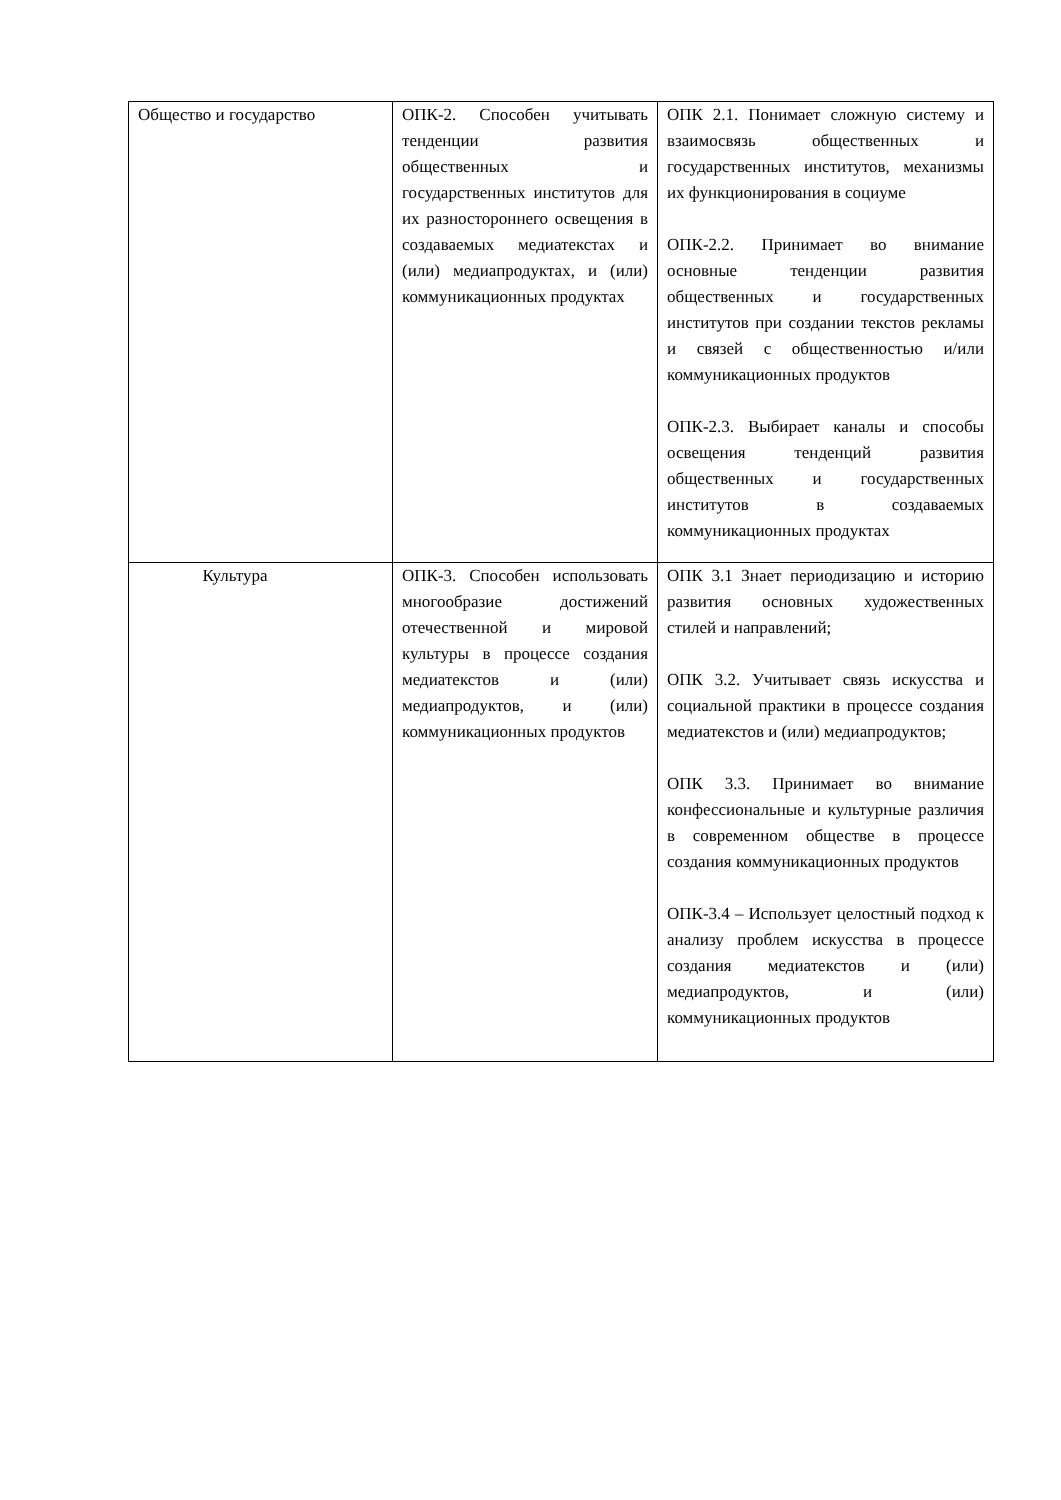| Общество и государство | ОПК-2. Способен учитывать тенденции развития общественных и государственных институтов для их разностороннего освещения в создаваемых медиатекстах и (или) медиапродуктах, и (или) коммуникационных продуктах | ОПК 2.1. Понимает сложную систему и взаимосвязь общественных и государственных институтов, механизмы их функционирования в социуме ОПК-2.2. Принимает во внимание основные тенденции развития общественных и государственных институтов при создании текстов рекламы и связей с общественностью и/или коммуникационных продуктов ОПК-2.3. Выбирает каналы и способы освещения тенденций развития общественных и государственных институтов в создаваемых коммуникационных продуктах |
| Культура | ОПК-3. Способен использовать многообразие достижений отечественной и мировой культуры в процессе создания медиатекстов и (или) медиапродуктов, и (или) коммуникационных продуктов | ОПК 3.1 Знает периодизацию и историю развития основных художественных стилей и направлений; ОПК 3.2. Учитывает связь искусства и социальной практики в процессе создания медиатекстов и (или) медиапродуктов; ОПК 3.3. Принимает во внимание конфессиональные и культурные различия в современном обществе в процессе создания коммуникационных продуктов ОПК-3.4 – Использует целостный подход к анализу проблем искусства в процессе создания медиатекстов и (или) медиапродуктов, и (или) коммуникационных продуктов |